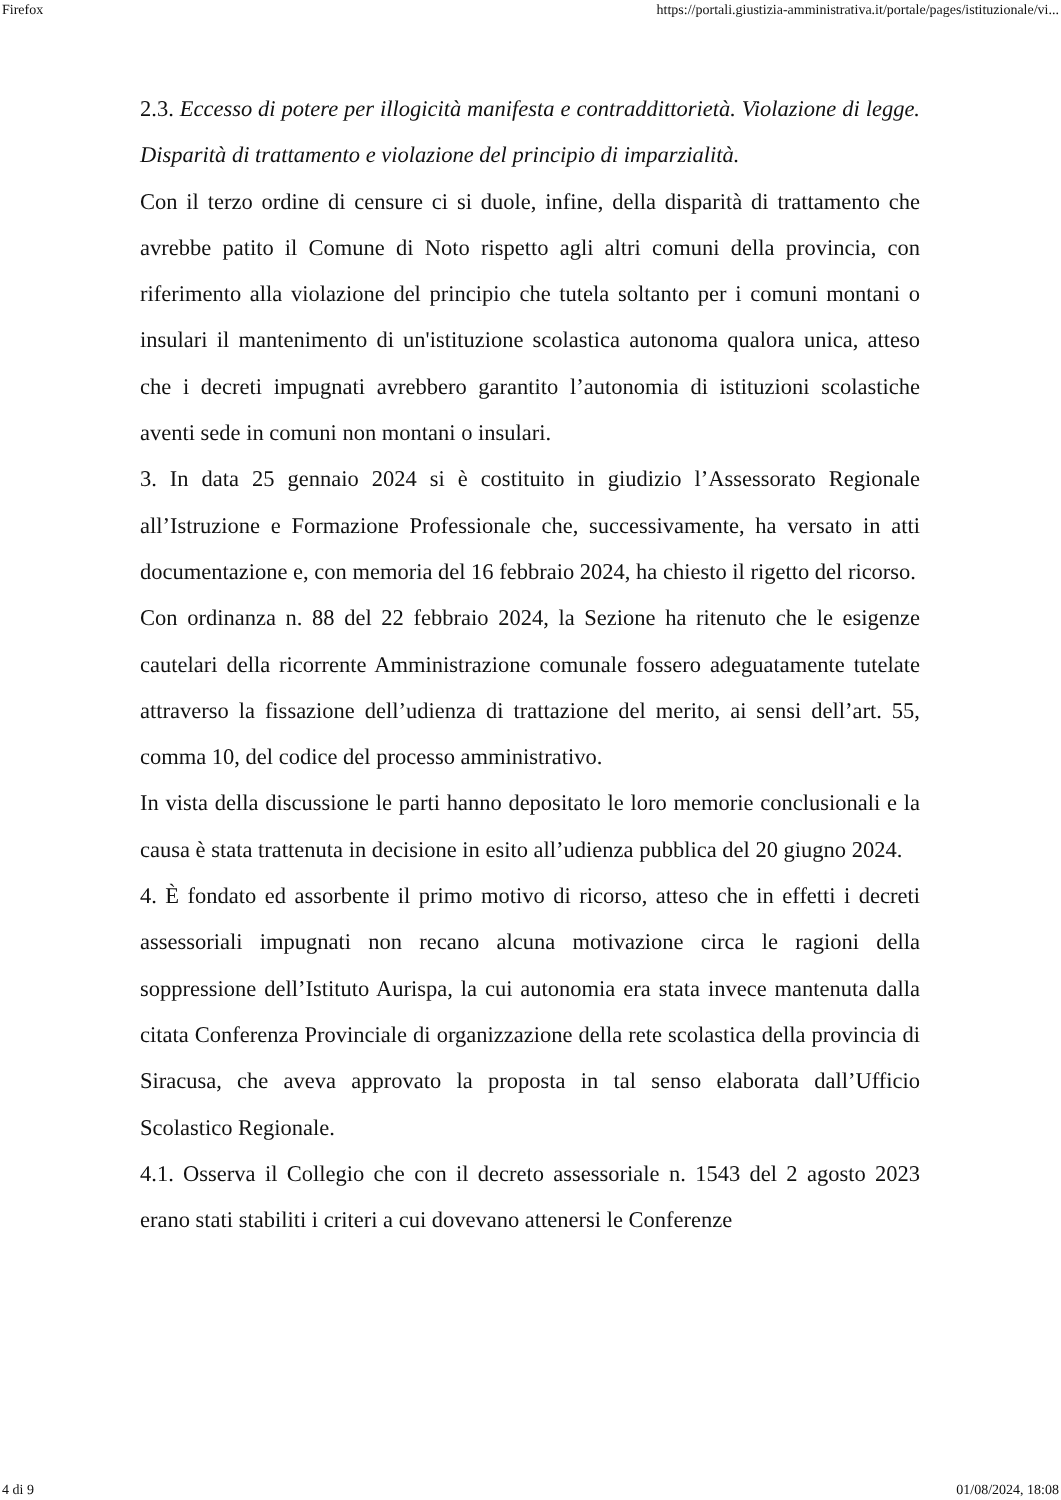Firefox https://portali.giustizia-amministrativa.it/portale/pages/istituzionale/vi...
2.3. Eccesso di potere per illogicità manifesta e contraddittorietà. Violazione di legge. Disparità di trattamento e violazione del principio di imparzialità.
Con il terzo ordine di censure ci si duole, infine, della disparità di trattamento che avrebbe patito il Comune di Noto rispetto agli altri comuni della provincia, con riferimento alla violazione del principio che tutela soltanto per i comuni montani o insulari il mantenimento di un'istituzione scolastica autonoma qualora unica, atteso che i decreti impugnati avrebbero garantito l’autonomia di istituzioni scolastiche aventi sede in comuni non montani o insulari.
3. In data 25 gennaio 2024 si è costituito in giudizio l’Assessorato Regionale all’Istruzione e Formazione Professionale che, successivamente, ha versato in atti documentazione e, con memoria del 16 febbraio 2024, ha chiesto il rigetto del ricorso.
Con ordinanza n. 88 del 22 febbraio 2024, la Sezione ha ritenuto che le esigenze cautelari della ricorrente Amministrazione comunale fossero adeguatamente tutelate attraverso la fissazione dell’udienza di trattazione del merito, ai sensi dell’art. 55, comma 10, del codice del processo amministrativo.
In vista della discussione le parti hanno depositato le loro memorie conclusionali e la causa è stata trattenuta in decisione in esito all’udienza pubblica del 20 giugno 2024.
4. È fondato ed assorbente il primo motivo di ricorso, atteso che in effetti i decreti assessoriali impugnati non recano alcuna motivazione circa le ragioni della soppressione dell’Istituto Aurispa, la cui autonomia era stata invece mantenuta dalla citata Conferenza Provinciale di organizzazione della rete scolastica della provincia di Siracusa, che aveva approvato la proposta in tal senso elaborata dall’Ufficio Scolastico Regionale.
4.1. Osserva il Collegio che con il decreto assessoriale n. 1543 del 2 agosto 2023 erano stati stabiliti i criteri a cui dovevano attenersi le Conferenze
4 di 9 01/08/2024, 18:08